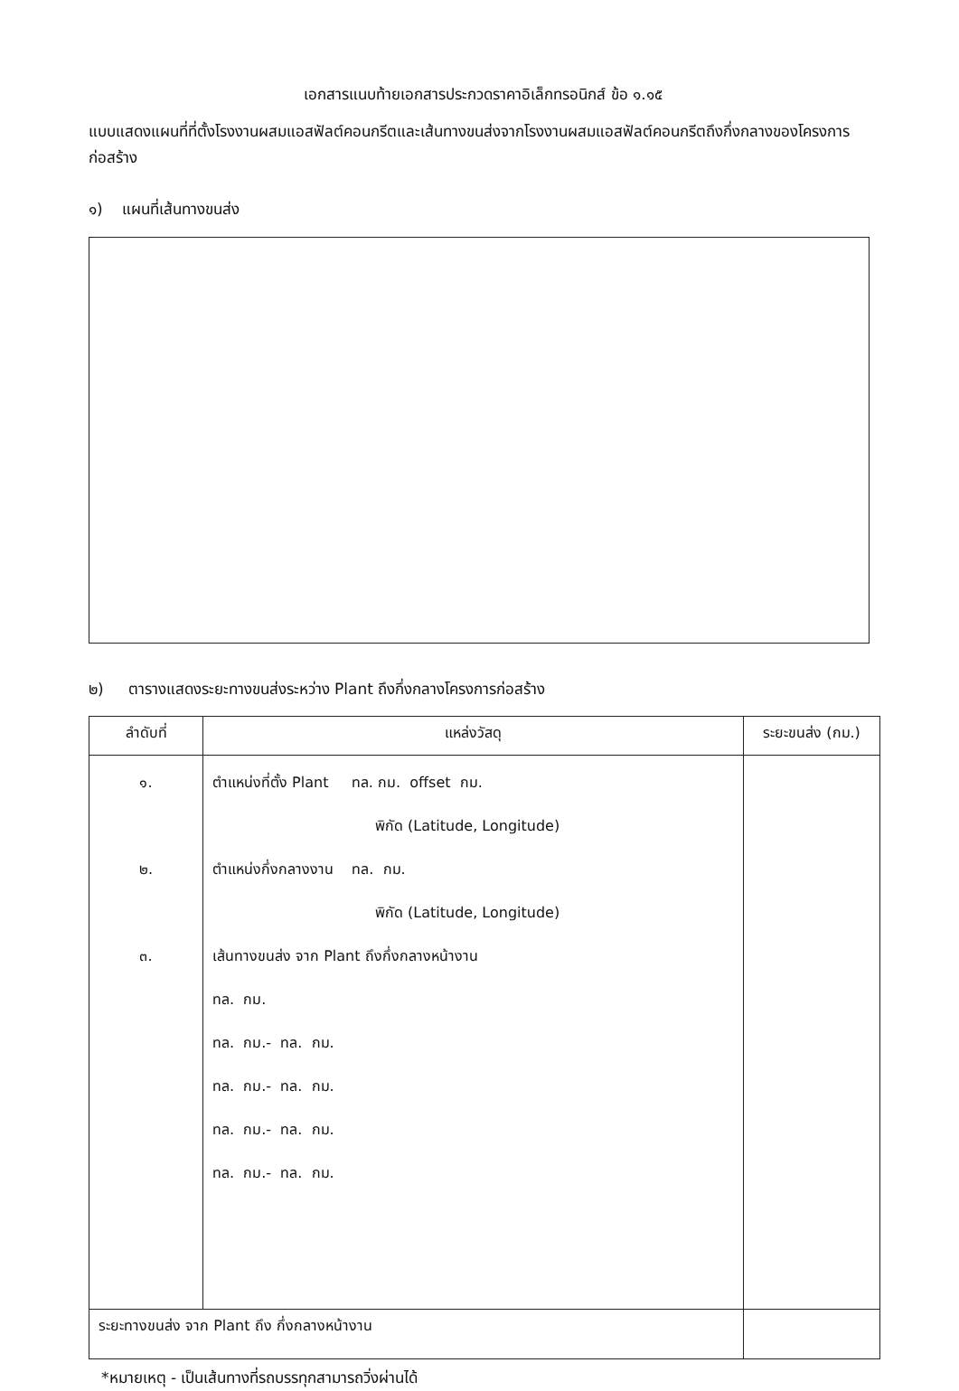เอกสารแนบท้ายเอกสารประกวดราคาอิเล็กทรอนิกส์ ข้อ ๑.๑๕
แบบแสดงแผนที่ที่ตั้งโรงงานผสมแอสฟัลต์คอนกรีตและเส้นทางขนส่งจากโรงงานผสมแอสฟัลต์คอนกรีตถึงกึ่งกลางของโครงการก่อสร้าง
๑) แผนที่เส้นทางขนส่ง
๒) ตารางแสดงระยะทางขนส่งระหว่าง Plant ถึงกึ่งกลางโครงการก่อสร้าง
| ลำดับที่ | แหล่งวัสดุ | ระยะขนส่ง (กม.) |
| --- | --- | --- |
| ๑. ๒. ๓. | ตำแหน่งที่ตั้ง Plant ทล. กม. offset กม. พิกัด (Latitude, Longitude) ตำแหน่งกึ่งกลางงาน ทล. กม. พิกัด (Latitude, Longitude) เส้นทางขนส่ง จาก Plant ถึงกึ่งกลางหน้างาน ทล. กม. ทล. กม.- ทล. กม. ทล. กม.- ทล. กม. ทล. กม.- ทล. กม. ทล. กม.- ทล. กม. | |
| ระยะทางขนส่ง จาก Plant ถึง กึ่งกลางหน้างาน | | |
*หมายเหตุ - เป็นเส้นทางที่รถบรรทุกสามารถวิ่งผ่านได้